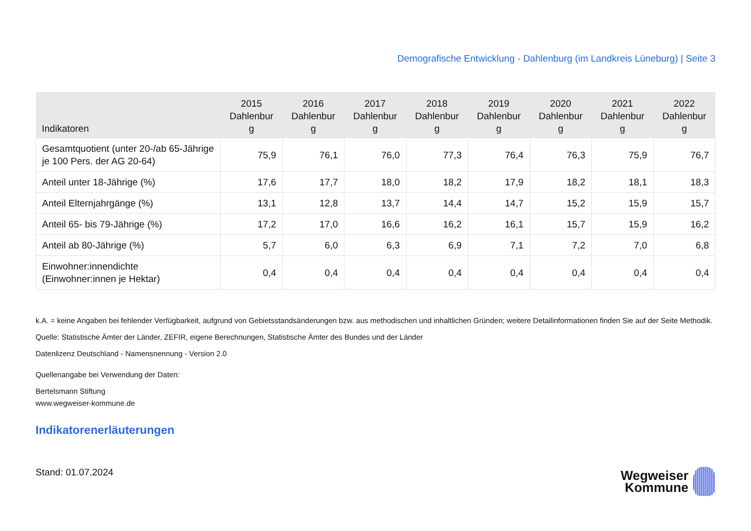Demografische Entwicklung - Dahlenburg (im Landkreis Lüneburg) | Seite 3
| Indikatoren | 2015 Dahlenbur g | 2016 Dahlenbur g | 2017 Dahlenbur g | 2018 Dahlenbur g | 2019 Dahlenbur g | 2020 Dahlenbur g | 2021 Dahlenbur g | 2022 Dahlenbur g |
| --- | --- | --- | --- | --- | --- | --- | --- | --- |
| Gesamtquotient (unter 20-/ab 65-Jährige je 100 Pers. der AG 20-64) | 75,9 | 76,1 | 76,0 | 77,3 | 76,4 | 76,3 | 75,9 | 76,7 |
| Anteil unter 18-Jährige (%) | 17,6 | 17,7 | 18,0 | 18,2 | 17,9 | 18,2 | 18,1 | 18,3 |
| Anteil Elternjahrgänge (%) | 13,1 | 12,8 | 13,7 | 14,4 | 14,7 | 15,2 | 15,9 | 15,7 |
| Anteil 65- bis 79-Jährige (%) | 17,2 | 17,0 | 16,6 | 16,2 | 16,1 | 15,7 | 15,9 | 16,2 |
| Anteil ab 80-Jährige (%) | 5,7 | 6,0 | 6,3 | 6,9 | 7,1 | 7,2 | 7,0 | 6,8 |
| Einwohner:innendichte (Einwohner:innen je Hektar) | 0,4 | 0,4 | 0,4 | 0,4 | 0,4 | 0,4 | 0,4 | 0,4 |
k.A. = keine Angaben bei fehlender Verfügbarkeit, aufgrund von Gebietsstandsänderungen bzw. aus methodischen und inhaltlichen Gründen; weitere Detailinformationen finden Sie auf der Seite Methodik.
Quelle: Statistische Ämter der Länder, ZEFIR, eigene Berechnungen, Statistische Ämter des Bundes und der Länder
Datenlizenz Deutschland - Namensnennung - Version 2.0
Quellenangabe bei Verwendung der Daten:
Bertelsmann Stiftung
www.wegweiser-kommune.de
Indikatorenerläuterungen
Stand: 01.07.2024
Wegweiser
Kommune